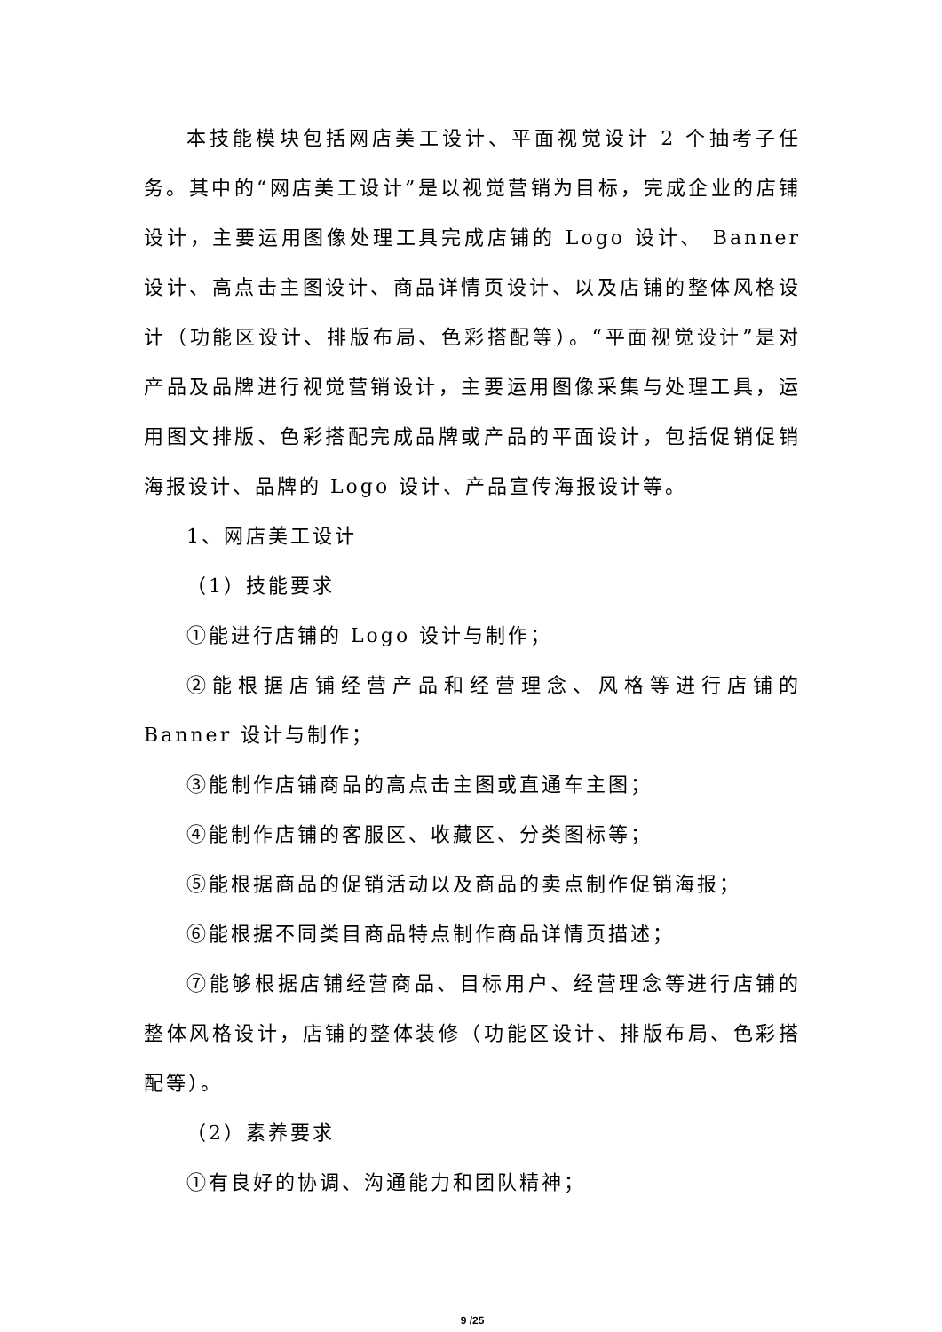本技能模块包括网店美工设计、平面视觉设计 2 个抽考子任务。其中的“网店美工设计”是以视觉营销为目标，完成企业的店铺设计，主要运用图像处理工具完成店铺的 Logo 设计、 Banner 设计、高点击主图设计、商品详情页设计、以及店铺的整体风格设计（功能区设计、排版布局、色彩搭配等）。“平面视觉设计”是对产品及品牌进行视觉营销设计，主要运用图像采集与处理工具，运用图文排版、色彩搭配完成品牌或产品的平面设计，包括促销促销海报设计、品牌的 Logo 设计、产品宣传海报设计等。
1、网店美工设计
（1）技能要求
①能进行店铺的 Logo 设计与制作；
②能根据店铺经营产品和经营理念、风格等进行店铺的 Banner 设计与制作；
③能制作店铺商品的高点击主图或直通车主图；
④能制作店铺的客服区、收藏区、分类图标等；
⑤能根据商品的促销活动以及商品的卖点制作促销海报；
⑥能根据不同类目商品特点制作商品详情页描述；
⑦能够根据店铺经营商品、目标用户、经营理念等进行店铺的整体风格设计，店铺的整体装修（功能区设计、排版布局、色彩搭配等）。
（2）素养要求
①有良好的协调、沟通能力和团队精神；
9 /25